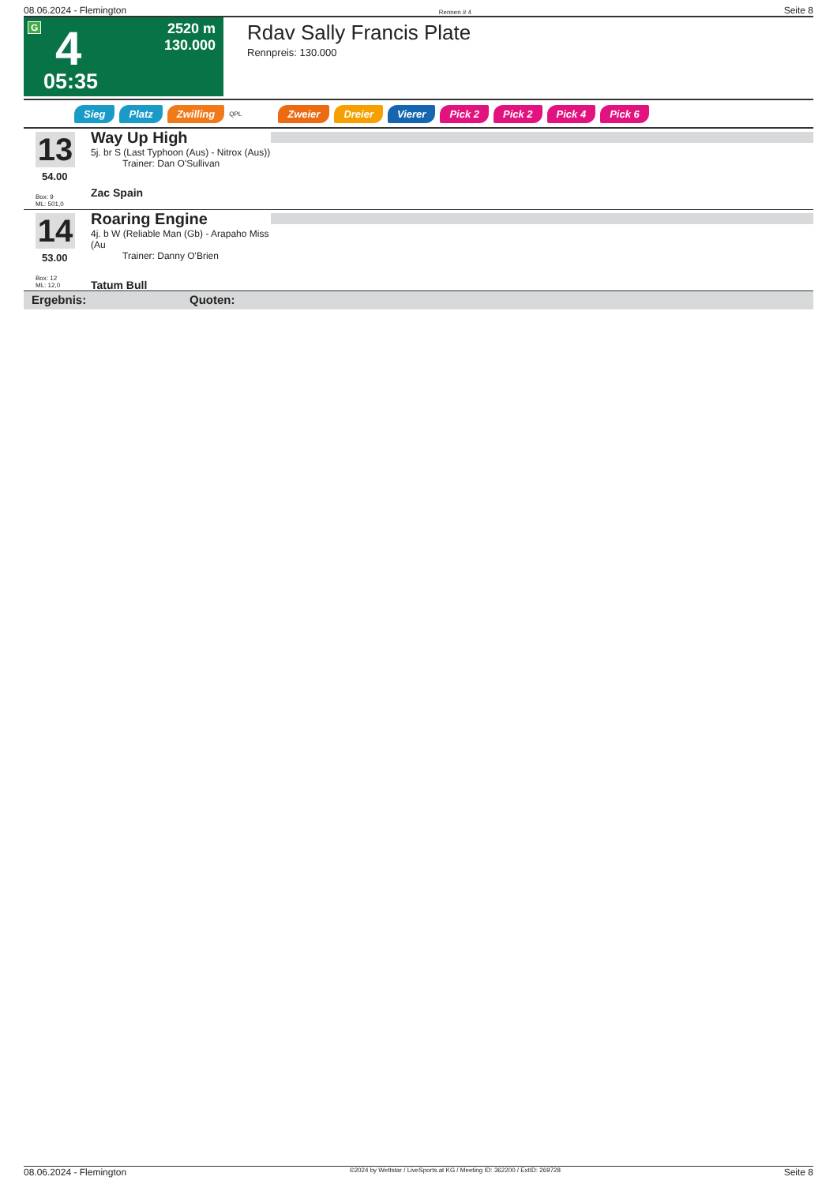08.06.2024 - Flemington Rennen # 4 Seite 8
G 4
2520 m
130.000
05:35
Rdav Sally Francis Plate
Rennpreis: 130.000
Sieg Platz Zwilling QPL Zweier Dreier Vierer Pick 2 Pick 2 Pick 4 Pick 6
13
54.00
Box: 9
ML: 501,0
Way Up High
5j. br S (Last Typhoon (Aus) - Nitrox (Aus))
Trainer: Dan O'Sullivan
Zac Spain
14
53.00
Box: 12
ML: 12,0
Roaring Engine
4j. b W (Reliable Man (Gb) - Arapaho Miss (Au
Trainer: Danny O'Brien
Tatum Bull
Ergebnis: Quoten:
08.06.2024 - Flemington ©2024 by Wettstar / LiveSports.at KG / Meeting ID: 362200 / ExtID: 269728 Seite 8